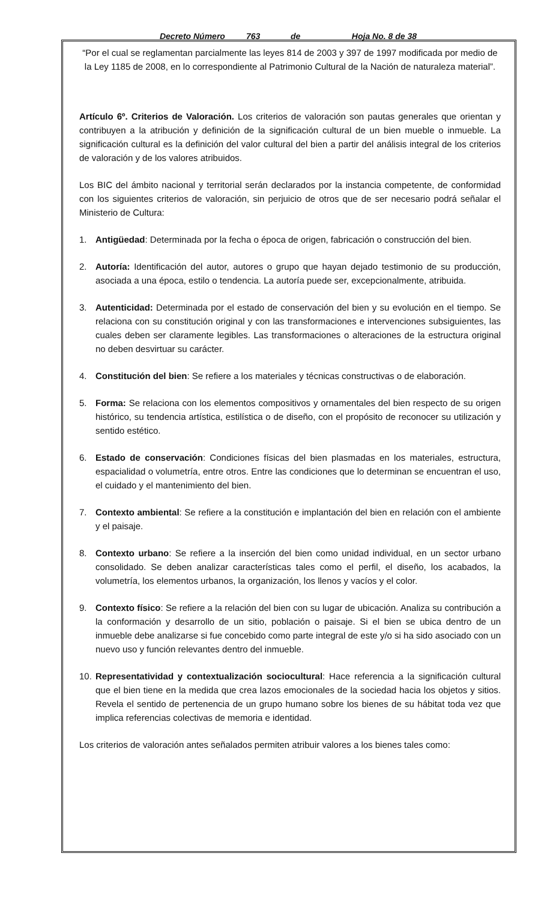Decreto Número ____763______ de __________ Hoja No. 8 de 38
“Por el cual se reglamentan parcialmente las leyes 814 de 2003 y 397 de 1997 modificada por medio de la Ley 1185 de 2008, en lo correspondiente al Patrimonio Cultural de la Nación de naturaleza material”.
Artículo 6º. Criterios de Valoración. Los criterios de valoración son pautas generales que orientan y contribuyen a la atribución y definición de la significación cultural de un bien mueble o inmueble. La significación cultural es la definición del valor cultural del bien a partir del análisis integral de los criterios de valoración y de los valores atribuidos.
Los BIC del ámbito nacional y territorial serán declarados por la instancia competente, de conformidad con los siguientes criterios de valoración, sin perjuicio de otros que de ser necesario podrá señalar el Ministerio de Cultura:
1. Antigüedad: Determinada por la fecha o época de origen, fabricación o construcción del bien.
2. Autoría: Identificación del autor, autores o grupo que hayan dejado testimonio de su producción, asociada a una época, estilo o tendencia. La autoría puede ser, excepcionalmente, atribuida.
3. Autenticidad: Determinada por el estado de conservación del bien y su evolución en el tiempo. Se relaciona con su constitución original y con las transformaciones e intervenciones subsiguientes, las cuales deben ser claramente legibles. Las transformaciones o alteraciones de la estructura original no deben desvirtuar su carácter.
4. Constitución del bien: Se refiere a los materiales y técnicas constructivas o de elaboración.
5. Forma: Se relaciona con los elementos compositivos y ornamentales del bien respecto de su origen histórico, su tendencia artística, estilística o de diseño, con el propósito de reconocer su utilización y sentido estético.
6. Estado de conservación: Condiciones físicas del bien plasmadas en los materiales, estructura, espacialidad o volumetría, entre otros. Entre las condiciones que lo determinan se encuentran el uso, el cuidado y el mantenimiento del bien.
7. Contexto ambiental: Se refiere a la constitución e implantación del bien en relación con el ambiente y el paisaje.
8. Contexto urbano: Se refiere a la inserción del bien como unidad individual, en un sector urbano consolidado. Se deben analizar características tales como el perfil, el diseño, los acabados, la volumetría, los elementos urbanos, la organización, los llenos y vacíos y el color.
9. Contexto físico: Se refiere a la relación del bien con su lugar de ubicación. Analiza su contribución a la conformación y desarrollo de un sitio, población o paisaje. Si el bien se ubica dentro de un inmueble debe analizarse si fue concebido como parte integral de este y/o si ha sido asociado con un nuevo uso y función relevantes dentro del inmueble.
10. Representatividad y contextualización sociocultural: Hace referencia a la significación cultural que el bien tiene en la medida que crea lazos emocionales de la sociedad hacia los objetos y sitios. Revela el sentido de pertenencia de un grupo humano sobre los bienes de su hábitat toda vez que implica referencias colectivas de memoria e identidad.
Los criterios de valoración antes señalados permiten atribuir valores a los bienes tales como: